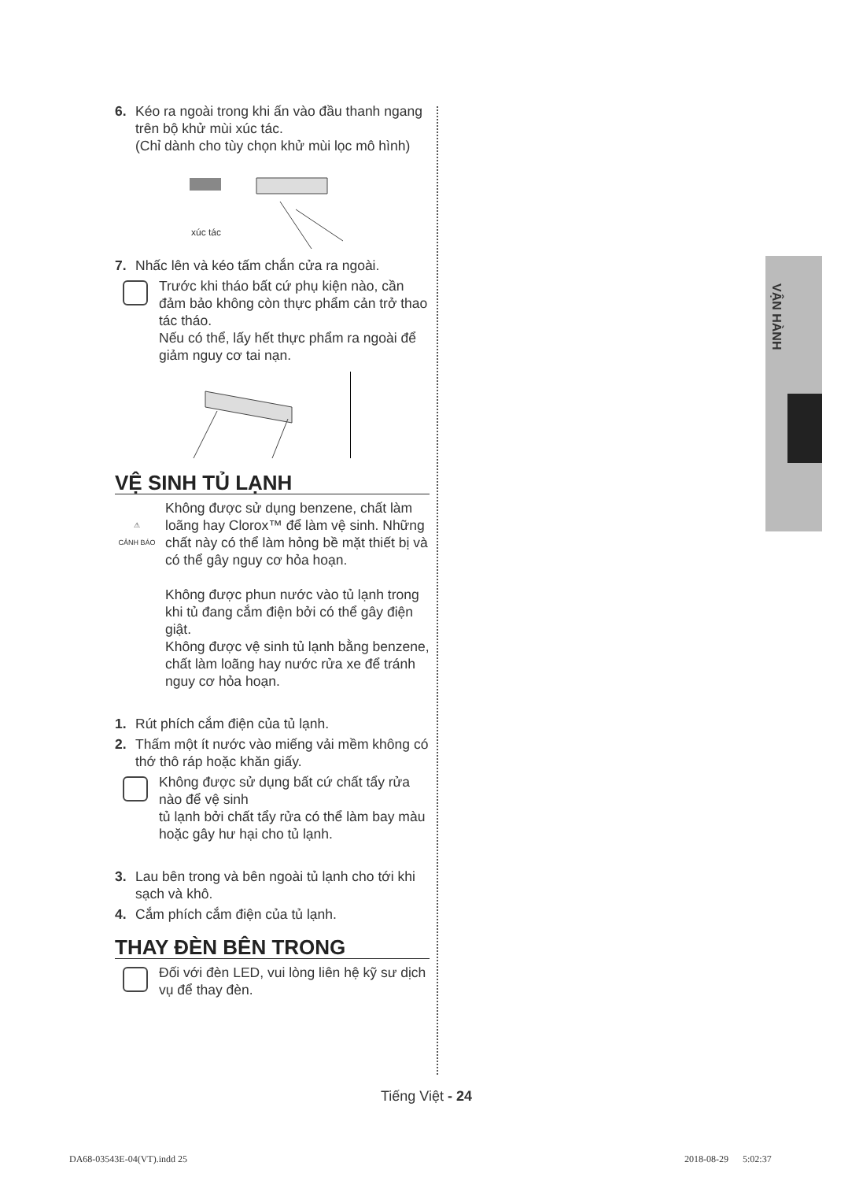6. Kéo ra ngoài trong khi ấn vào đầu thanh ngang trên bộ khử mùi xúc tác.
(Chỉ dành cho tùy chọn khử mùi lọc mô hình)
xúc tác
7. Nhấc lên và kéo tấm chắn cửa ra ngoài.
Trước khi tháo bất cứ phụ kiện nào, cần đảm bảo không còn thực phẩm cản trở thao tác tháo.
Nếu có thể, lấy hết thực phẩm ra ngoài để giảm nguy cơ tai nạn.
VỆ SINH TỦ LẠNH
⚠
CẢNH BÁO
Không được sử dụng benzene, chất làm loãng hay Clorox™ để làm vệ sinh. Những chất này có thể làm hỏng bề mặt thiết bị và có thể gây nguy cơ hỏa hoạn.
Không được phun nước vào tủ lạnh trong khi tủ đang cắm điện bởi có thể gây điện giật.
Không được vệ sinh tủ lạnh bằng benzene, chất làm loãng hay nước rửa xe để tránh nguy cơ hỏa hoạn.
1. Rút phích cắm điện của tủ lạnh.
2. Thấm một ít nước vào miếng vải mềm không có thớ thô ráp hoặc khăn giấy.
Không được sử dụng bất cứ chất tẩy rửa nào để vệ sinh
tủ lạnh bởi chất tẩy rửa có thể làm bay màu hoặc gây hư hại cho tủ lạnh.
3. Lau bên trong và bên ngoài tủ lạnh cho tới khi sạch và khô.
4. Cắm phích cắm điện của tủ lạnh.
THAY ĐÈN BÊN TRONG
Đối với đèn LED, vui lòng liên hệ kỹ sư dịch vụ để thay đèn.
VẬN HÀNH
Tiếng Việt - 24
DA68-03543E-04(VT).indd 25 2018-08-29 5:02:37